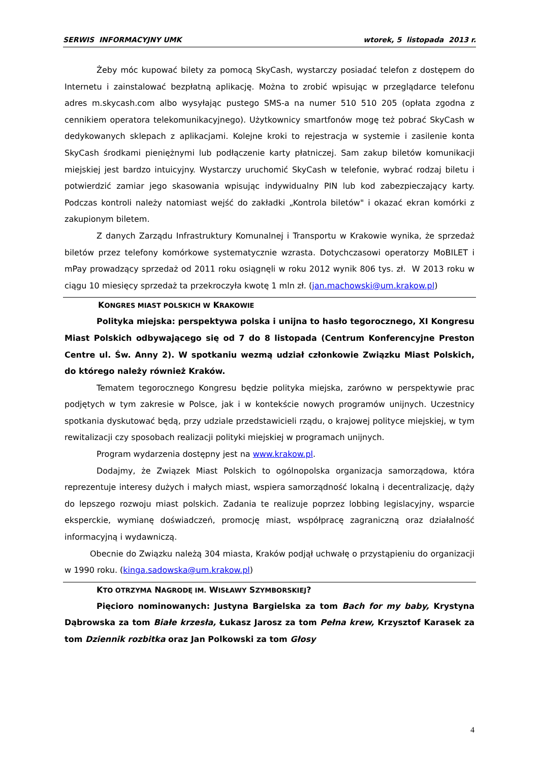SERWIS INFORMACYJNY UMK wtorek, 5 listopada 2013 r.
Żeby móc kupować bilety za pomocą SkyCash, wystarczy posiadać telefon z dostępem do Internetu i zainstalować bezpłatną aplikację. Można to zrobić wpisując w przeglądarce telefonu adres m.skycash.com albo wysyłając pustego SMS-a na numer 510 510 205 (opłata zgodna z cennikiem operatora telekomunikacyjnego). Użytkownicy smartfonów mogę też pobrać SkyCash w dedykowanych sklepach z aplikacjami. Kolejne kroki to rejestracja w systemie i zasilenie konta SkyCash środkami pieniężnymi lub podłączenie karty płatniczej. Sam zakup biletów komunikacji miejskiej jest bardzo intuicyjny. Wystarczy uruchomić SkyCash w telefonie, wybrać rodzaj biletu i potwierdzić zamiar jego skasowania wpisując indywidualny PIN lub kod zabezpieczający karty. Podczas kontroli należy natomiast wejść do zakładki „Kontrola biletów" i okazać ekran komórki z zakupionym biletem.
Z danych Zarządu Infrastruktury Komunalnej i Transportu w Krakowie wynika, że sprzedaż biletów przez telefony komórkowe systematycznie wzrasta. Dotychczasowi operatorzy MoBILET i mPay prowadzący sprzedaż od 2011 roku osiągnęli w roku 2012 wynik 806 tys. zł. W 2013 roku w ciągu 10 miesięcy sprzedaż ta przekroczyła kwotę 1 mln zł. (jan.machowski@um.krakow.pl)
KONGRES MIAST POLSKICH W KRAKOWIE
Polityka miejska: perspektywa polska i unijna to hasło tegorocznego, XI Kongresu Miast Polskich odbywającego się od 7 do 8 listopada (Centrum Konferencyjne Preston Centre ul. Św. Anny 2). W spotkaniu wezmą udział członkowie Związku Miast Polskich, do którego należy również Kraków.
Tematem tegorocznego Kongresu będzie polityka miejska, zarówno w perspektywie prac podjętych w tym zakresie w Polsce, jak i w kontekście nowych programów unijnych. Uczestnicy spotkania dyskutować będą, przy udziale przedstawicieli rządu, o krajowej polityce miejskiej, w tym rewitalizacji czy sposobach realizacji polityki miejskiej w programach unijnych.
Program wydarzenia dostępny jest na www.krakow.pl.
Dodajmy, że Związek Miast Polskich to ogólnopolska organizacja samorządowa, która reprezentuje interesy dużych i małych miast, wspiera samorządność lokalną i decentralizację, dąży do lepszego rozwoju miast polskich. Zadania te realizuje poprzez lobbing legislacyjny, wsparcie eksperckie, wymianę doświadczeń, promocję miast, współpracę zagraniczną oraz działalność informacyjną i wydawniczą.
Obecnie do Związku należą 304 miasta, Kraków podjął uchwałę o przystąpieniu do organizacji w 1990 roku. (kinga.sadowska@um.krakow.pl)
KTO OTRZYMA NAGRODĘ IM. WISŁAWY SZYMBORSKIEJ?
Pięcioro nominowanych: Justyna Bargielska za tom Bach for my baby, Krystyna Dąbrowska za tom Białe krzesła, Łukasz Jarosz za tom Pełna krew, Krzysztof Karasek za tom Dziennik rozbitka oraz Jan Polkowski za tom Głosy
4